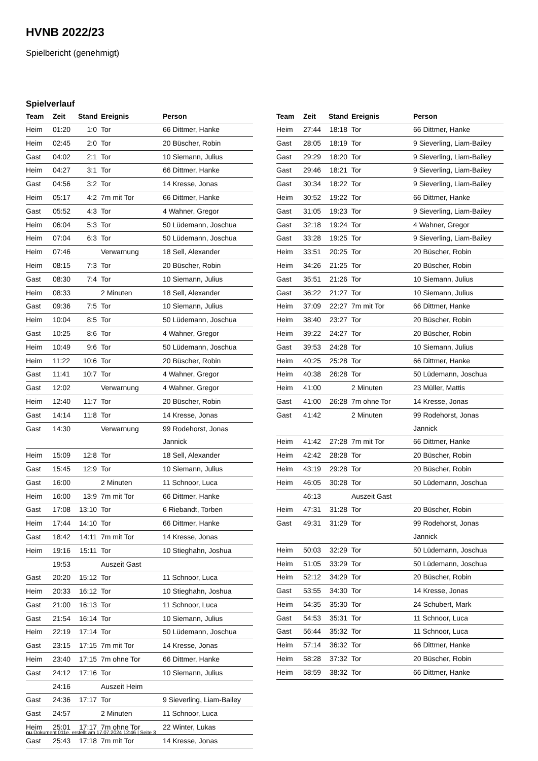HVNB 2022/23
Spielbericht (genehmigt)
Spielverlauf
| Team | Zeit | Stand | Ereignis | Person |
| --- | --- | --- | --- | --- |
| Heim | 01:20 | 1:0 | Tor | 66 Dittmer, Hanke |
| Heim | 02:45 | 2:0 | Tor | 20 Büscher, Robin |
| Gast | 04:02 | 2:1 | Tor | 10 Siemann, Julius |
| Heim | 04:27 | 3:1 | Tor | 66 Dittmer, Hanke |
| Gast | 04:56 | 3:2 | Tor | 14 Kresse, Jonas |
| Heim | 05:17 | 4:2 | 7m mit Tor | 66 Dittmer, Hanke |
| Gast | 05:52 | 4:3 | Tor | 4 Wahner, Gregor |
| Heim | 06:04 | 5:3 | Tor | 50 Lüdemann, Joschua |
| Heim | 07:04 | 6:3 | Tor | 50 Lüdemann, Joschua |
| Heim | 07:46 | | Verwarnung | 18 Sell, Alexander |
| Heim | 08:15 | 7:3 | Tor | 20 Büscher, Robin |
| Gast | 08:30 | 7:4 | Tor | 10 Siemann, Julius |
| Heim | 08:33 | | 2 Minuten | 18 Sell, Alexander |
| Gast | 09:36 | 7:5 | Tor | 10 Siemann, Julius |
| Heim | 10:04 | 8:5 | Tor | 50 Lüdemann, Joschua |
| Gast | 10:25 | 8:6 | Tor | 4 Wahner, Gregor |
| Heim | 10:49 | 9:6 | Tor | 50 Lüdemann, Joschua |
| Heim | 11:22 | 10:6 | Tor | 20 Büscher, Robin |
| Gast | 11:41 | 10:7 | Tor | 4 Wahner, Gregor |
| Gast | 12:02 | | Verwarnung | 4 Wahner, Gregor |
| Heim | 12:40 | 11:7 | Tor | 20 Büscher, Robin |
| Gast | 14:14 | 11:8 | Tor | 14 Kresse, Jonas |
| Gast | 14:30 | | Verwarnung | 99 Rodehorst, Jonas Jannick |
| Heim | 15:09 | 12:8 | Tor | 18 Sell, Alexander |
| Gast | 15:45 | 12:9 | Tor | 10 Siemann, Julius |
| Gast | 16:00 | | 2 Minuten | 11 Schnoor, Luca |
| Heim | 16:00 | 13:9 | 7m mit Tor | 66 Dittmer, Hanke |
| Gast | 17:08 | 13:10 | Tor | 6 Riebandt, Torben |
| Heim | 17:44 | 14:10 | Tor | 66 Dittmer, Hanke |
| Gast | 18:42 | 14:11 | 7m mit Tor | 14 Kresse, Jonas |
| Heim | 19:16 | 15:11 | Tor | 10 Stieghahn, Joshua |
| | 19:53 | | Auszeit Gast | |
| Gast | 20:20 | 15:12 | Tor | 11 Schnoor, Luca |
| Heim | 20:33 | 16:12 | Tor | 10 Stieghahn, Joshua |
| Gast | 21:00 | 16:13 | Tor | 11 Schnoor, Luca |
| Gast | 21:54 | 16:14 | Tor | 10 Siemann, Julius |
| Heim | 22:19 | 17:14 | Tor | 50 Lüdemann, Joschua |
| Gast | 23:15 | 17:15 | 7m mit Tor | 14 Kresse, Jonas |
| Heim | 23:40 | 17:15 | 7m ohne Tor | 66 Dittmer, Hanke |
| Gast | 24:12 | 17:16 | Tor | 10 Siemann, Julius |
| | 24:16 | | Auszeit Heim | |
| Gast | 24:36 | 17:17 | Tor | 9 Sieverling, Liam-Bailey |
| Gast | 24:57 | | 2 Minuten | 11 Schnoor, Luca |
| Heim | 25:01 | 17:17 | 7m ohne Tor | 22 Winter, Lukas |
| Gast | 25:43 | 17:18 | 7m mit Tor | 14 Kresse, Jonas |
| Team | Zeit | Stand | Ereignis | Person |
| --- | --- | --- | --- | --- |
| Heim | 27:44 | 18:18 | Tor | 66 Dittmer, Hanke |
| Gast | 28:05 | 18:19 | Tor | 9 Sieverling, Liam-Bailey |
| Gast | 29:29 | 18:20 | Tor | 9 Sieverling, Liam-Bailey |
| Gast | 29:46 | 18:21 | Tor | 9 Sieverling, Liam-Bailey |
| Gast | 30:34 | 18:22 | Tor | 9 Sieverling, Liam-Bailey |
| Heim | 30:52 | 19:22 | Tor | 66 Dittmer, Hanke |
| Gast | 31:05 | 19:23 | Tor | 9 Sieverling, Liam-Bailey |
| Gast | 32:18 | 19:24 | Tor | 4 Wahner, Gregor |
| Gast | 33:28 | 19:25 | Tor | 9 Sieverling, Liam-Bailey |
| Heim | 33:51 | 20:25 | Tor | 20 Büscher, Robin |
| Heim | 34:26 | 21:25 | Tor | 20 Büscher, Robin |
| Gast | 35:51 | 21:26 | Tor | 10 Siemann, Julius |
| Gast | 36:22 | 21:27 | Tor | 10 Siemann, Julius |
| Heim | 37:09 | 22:27 | 7m mit Tor | 66 Dittmer, Hanke |
| Heim | 38:40 | 23:27 | Tor | 20 Büscher, Robin |
| Heim | 39:22 | 24:27 | Tor | 20 Büscher, Robin |
| Gast | 39:53 | 24:28 | Tor | 10 Siemann, Julius |
| Heim | 40:25 | 25:28 | Tor | 66 Dittmer, Hanke |
| Heim | 40:38 | 26:28 | Tor | 50 Lüdemann, Joschua |
| Heim | 41:00 | | 2 Minuten | 23 Müller, Mattis |
| Gast | 41:00 | 26:28 | 7m ohne Tor | 14 Kresse, Jonas |
| Gast | 41:42 | | 2 Minuten | 99 Rodehorst, Jonas Jannick |
| Heim | 41:42 | 27:28 | 7m mit Tor | 66 Dittmer, Hanke |
| Heim | 42:42 | 28:28 | Tor | 20 Büscher, Robin |
| Heim | 43:19 | 29:28 | Tor | 20 Büscher, Robin |
| Heim | 46:05 | 30:28 | Tor | 50 Lüdemann, Joschua |
| | 46:13 | | Auszeit Gast | |
| Heim | 47:31 | 31:28 | Tor | 20 Büscher, Robin |
| Gast | 49:31 | 31:29 | Tor | 99 Rodehorst, Jonas Jannick |
| Heim | 50:03 | 32:29 | Tor | 50 Lüdemann, Joschua |
| Heim | 51:05 | 33:29 | Tor | 50 Lüdemann, Joschua |
| Heim | 52:12 | 34:29 | Tor | 20 Büscher, Robin |
| Gast | 53:55 | 34:30 | Tor | 14 Kresse, Jonas |
| Heim | 54:35 | 35:30 | Tor | 24 Schubert, Mark |
| Gast | 54:53 | 35:31 | Tor | 11 Schnoor, Luca |
| Gast | 56:44 | 35:32 | Tor | 11 Schnoor, Luca |
| Heim | 57:14 | 36:32 | Tor | 66 Dittmer, Hanke |
| Heim | 58:28 | 37:32 | Tor | 20 Büscher, Robin |
| Heim | 58:59 | 38:32 | Tor | 66 Dittmer, Hanke |
nu.Dokument 011e, erstellt am 17.07.2024 12:46 | Seite 3